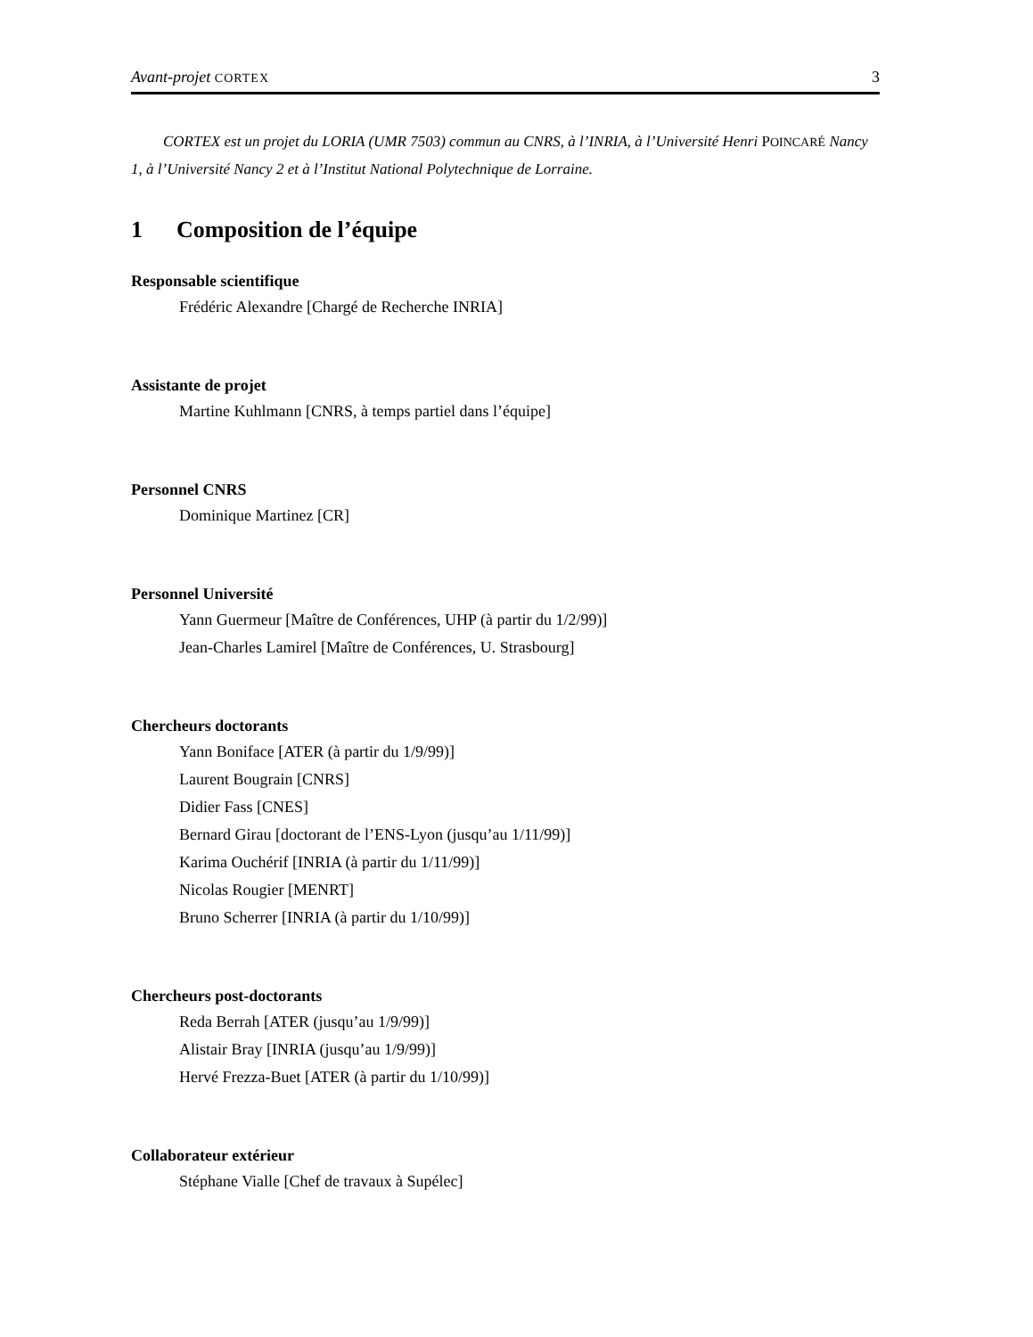Avant-projet CORTEX
3
CORTEX est un projet du LORIA (UMR 7503) commun au CNRS, à l’INRIA, à l’Université Henri POINCARÉ Nancy 1, à l’Université Nancy 2 et à l’Institut National Polytechnique de Lorraine.
1 Composition de l’équipe
Responsable scientifique
Frédéric Alexandre [Chargé de Recherche INRIA]
Assistante de projet
Martine Kuhlmann [CNRS, à temps partiel dans l’équipe]
Personnel CNRS
Dominique Martinez [CR]
Personnel Université
Yann Guermeur [Maître de Conférences, UHP (à partir du 1/2/99)]
Jean-Charles Lamirel [Maître de Conférences, U. Strasbourg]
Chercheurs doctorants
Yann Boniface [ATER (à partir du 1/9/99)]
Laurent Bougrain [CNRS]
Didier Fass [CNES]
Bernard Girau [doctorant de l’ENS-Lyon (jusqu’au 1/11/99)]
Karima Ouchérif [INRIA (à partir du 1/11/99)]
Nicolas Rougier [MENRT]
Bruno Scherrer [INRIA (à partir du 1/10/99)]
Chercheurs post-doctorants
Reda Berrah [ATER (jusqu’au 1/9/99)]
Alistair Bray [INRIA (jusqu’au 1/9/99)]
Hervé Frezza-Buet [ATER (à partir du 1/10/99)]
Collaborateur extérieur
Stéphane Vialle [Chef de travaux à Supélec]